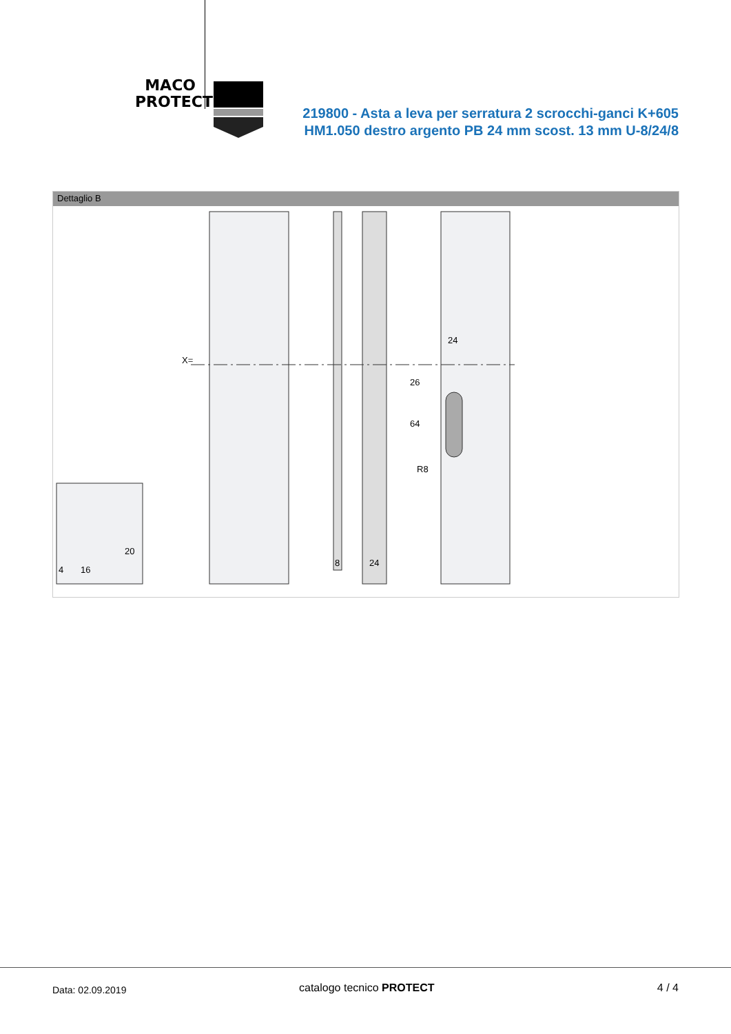MACO
PROTECT
219800 - Asta a leva per serratura 2 scrocchi-ganci K+605
HM1.050 destro argento PB 24 mm scost. 13 mm U-8/24/8
Dettaglio B
X=
24
26
64
R8
8
24
4
16
20
Data: 02.09.2019 catalogo tecnico PROTECT 4 / 4